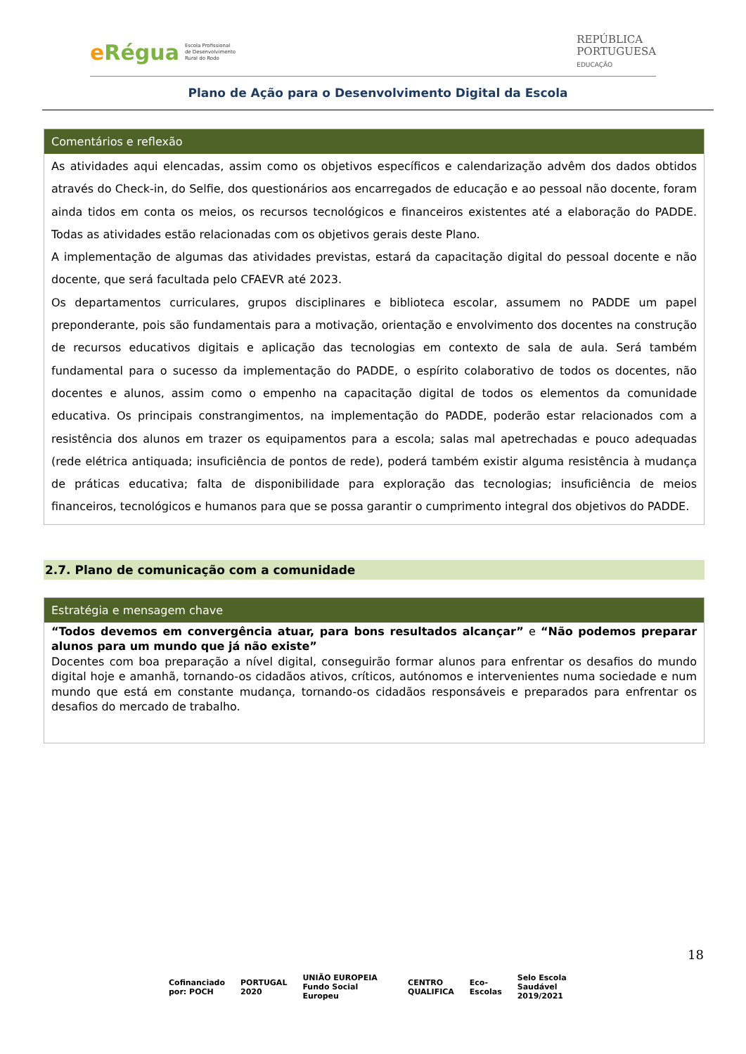e Régua
Escola Profissional
de Desenvolvimento
Rural do Rodo
REPÚBLICA
PORTUGUESA
EDUCAÇÃO
Plano de Ação para o Desenvolvimento Digital da Escola
| Comentários e reflexão |
| --- |
| As atividades aqui elencadas, assim como os objetivos específicos e calendarização advêm dos dados obtidos através do Check-in, do Selfie, dos questionários aos encarregados de educação e ao pessoal não docente, foram ainda tidos em conta os meios, os recursos tecnológicos e financeiros existentes até a elaboração do PADDE. Todas as atividades estão relacionadas com os objetivos gerais deste Plano. A implementação de algumas das atividades previstas, estará da capacitação digital do pessoal docente e não docente, que será facultada pelo CFAEVR até 2023. Os departamentos curriculares, grupos disciplinares e biblioteca escolar, assumem no PADDE um papel preponderante, pois são fundamentais para a motivação, orientação e envolvimento dos docentes na construção de recursos educativos digitais e aplicação das tecnologias em contexto de sala de aula. Será também fundamental para o sucesso da implementação do PADDE, o espírito colaborativo de todos os docentes, não docentes e alunos, assim como o empenho na capacitação digital de todos os elementos da comunidade educativa. Os principais constrangimentos, na implementação do PADDE, poderão estar relacionados com a resistência dos alunos em trazer os equipamentos para a escola; salas mal apetrechadas e pouco adequadas (rede elétrica antiquada; insuficiência de pontos de rede), poderá também existir alguma resistência à mudança de práticas educativa; falta de disponibilidade para exploração das tecnologias; insuficiência de meios financeiros, tecnológicos e humanos para que se possa garantir o cumprimento integral dos objetivos do PADDE. |
2.7. Plano de comunicação com a comunidade
| Estratégia e mensagem chave |
| --- |
| “Todos devemos em convergência atuar, para bons resultados alcançar” e “Não podemos preparar alunos para um mundo que já não existe” Docentes com boa preparação a nível digital, conseguirão formar alunos para enfrentar os desafios do mundo digital hoje e amanhã, tornando-os cidadãos ativos, críticos, autónomos e intervenientes numa sociedade e num mundo que está em constante mudança, tornando-os cidadãos responsáveis e preparados para enfrentar os desafios do mercado de trabalho. |
18
Cofinanciado por: POCH PORTUGAL 2020 UNIÃO EUROPEIA Fundo Social Europeu CENTRO QUALIFICA Eco-Escolas Selo Escola Saudável 2019/2021